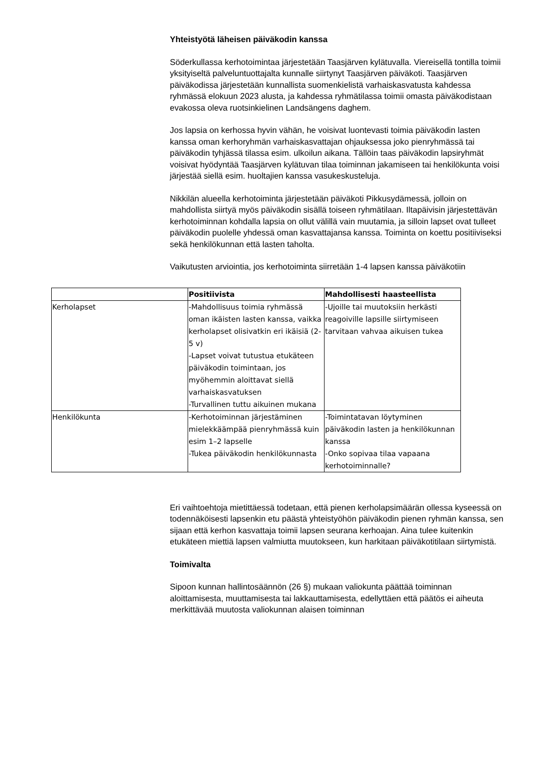Yhteistyötä läheisen päiväkodin kanssa
Söderkullassa kerhotoimintaa järjestetään Taasjärven kylätuvalla. Viereisellä tontilla toimii yksityiseltä palveluntuottajalta kunnalle siirtynyt Taasjärven päiväkoti. Taasjärven päiväkodissa järjestetään kunnallista suomenkielistä varhaiskasvatusta kahdessa ryhmässä elokuun 2023 alusta, ja kahdessa ryhmätilassa toimii omasta päiväkodistaan evakossa oleva ruotsinkielinen Landsängens daghem.
Jos lapsia on kerhossa hyvin vähän, he voisivat luontevasti toimia päiväkodin lasten kanssa oman kerhoryhmän varhaiskasvattajan ohjauksessa joko pienryhmässä tai päiväkodin tyhjässä tilassa esim. ulkoilun aikana. Tällöin taas päiväkodin lapsiryhmät voisivat hyödyntää Taasjärven kylätuvan tilaa toiminnan jakamiseen tai henkilökunta voisi järjestää siellä esim. huoltajien kanssa vasukeskusteluja.
Nikkilän alueella kerhotoiminta järjestetään päiväkoti Pikkusydämessä, jolloin on mahdollista siirtyä myös päiväkodin sisällä toiseen ryhmätilaan. Iltapäivisin järjestettävän kerhotoiminnan kohdalla lapsia on ollut välillä vain muutamia, ja silloin lapset ovat tulleet päiväkodin puolelle yhdessä oman kasvattajansa kanssa. Toiminta on koettu positiiviseksi sekä henkilökunnan että lasten taholta.
Vaikutusten arviointia, jos kerhotoiminta siirretään 1-4 lapsen kanssa päiväkotiin
| | Positiivista | Mahdollisesti haasteellista |
| --- | --- | --- |
| Kerholapset | -Mahdollisuus toimia ryhmässä oman ikäisten lasten kanssa, vaikka kerholapset olisivatkin eri ikäisiä (2-5 v) -Lapset voivat tutustua etukäteen päiväkodin toimintaan, jos myöhemmin aloittavat siellä varhaiskasvatuksen -Turvallinen tuttu aikuinen mukana | -Ujoille tai muutoksiin herkästi reagoiville lapsille siirtymiseen tarvitaan vahvaa aikuisen tukea |
| Henkilökunta | -Kerhotoiminnan järjestäminen mielekkäämpää pienryhmässä kuin esim 1–2 lapselle -Tukea päiväkodin henkilökunnasta | -Toimintatavan löytyminen päiväkodin lasten ja henkilökunnan kanssa -Onko sopivaa tilaa vapaana kerhotoiminnalle? |
Eri vaihtoehtoja mietittäessä todetaan, että pienen kerholapsimäärän ollessa kyseessä on todennäköisesti lapsenkin etu päästä yhteistyöhön päiväkodin pienen ryhmän kanssa, sen sijaan että kerhon kasvattaja toimii lapsen seurana kerhoajan. Aina tulee kuitenkin etukäteen miettiä lapsen valmiutta muutokseen, kun harkitaan päiväkotitilaan siirtymistä.
Toimivalta
Sipoon kunnan hallintosäännön (26 §) mukaan valiokunta päättää toiminnan aloittamisesta, muuttamisesta tai lakkauttamisesta, edellyttäen että päätös ei aiheuta merkittävää muutosta valiokunnan alaisen toiminnan